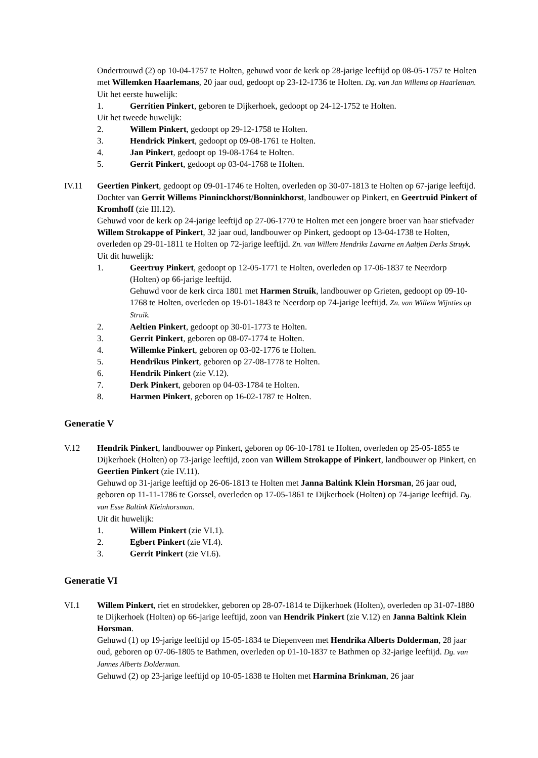Ondertrouwd (2) op 10-04-1757 te Holten, gehuwd voor de kerk op 28-jarige leeftijd op 08-05-1757 te Holten met Willemken Haarlemans, 20 jaar oud, gedoopt op 23-12-1736 te Holten. Dg. van Jan Willems op Haarleman.
Uit het eerste huwelijk:
1. Gerritien Pinkert, geboren te Dijkerhoek, gedoopt op 24-12-1752 te Holten.
Uit het tweede huwelijk:
2. Willem Pinkert, gedoopt op 29-12-1758 te Holten.
3. Hendrick Pinkert, gedoopt op 09-08-1761 te Holten.
4. Jan Pinkert, gedoopt op 19-08-1764 te Holten.
5. Gerrit Pinkert, gedoopt op 03-04-1768 te Holten.
IV.11 Geertien Pinkert, gedoopt op 09-01-1746 te Holten, overleden op 30-07-1813 te Holten op 67-jarige leeftijd. Dochter van Gerrit Willems Pinninckhorst/Bonninkhorst, landbouwer op Pinkert, en Geertruid Pinkert of Kromhoff (zie III.12).
Gehuwd voor de kerk op 24-jarige leeftijd op 27-06-1770 te Holten met een jongere broer van haar stiefvader Willem Strokappe of Pinkert, 32 jaar oud, landbouwer op Pinkert, gedoopt op 13-04-1738 te Holten, overleden op 29-01-1811 te Holten op 72-jarige leeftijd. Zn. van Willem Hendriks Lavarne en Aaltjen Derks Struyk.
Uit dit huwelijk:
1. Geertruy Pinkert, gedoopt op 12-05-1771 te Holten, overleden op 17-06-1837 te Neerdorp (Holten) op 66-jarige leeftijd.
Gehuwd voor de kerk circa 1801 met Harmen Struik, landbouwer op Grieten, gedoopt op 09-10-1768 te Holten, overleden op 19-01-1843 te Neerdorp op 74-jarige leeftijd. Zn. van Willem Wijnties op Struik.
2. Aeltien Pinkert, gedoopt op 30-01-1773 te Holten.
3. Gerrit Pinkert, geboren op 08-07-1774 te Holten.
4. Willemke Pinkert, geboren op 03-02-1776 te Holten.
5. Hendrikus Pinkert, geboren op 27-08-1778 te Holten.
6. Hendrik Pinkert (zie V.12).
7. Derk Pinkert, geboren op 04-03-1784 te Holten.
8. Harmen Pinkert, geboren op 16-02-1787 te Holten.
Generatie V
V.12 Hendrik Pinkert, landbouwer op Pinkert, geboren op 06-10-1781 te Holten, overleden op 25-05-1855 te Dijkerhoek (Holten) op 73-jarige leeftijd, zoon van Willem Strokappe of Pinkert, landbouwer op Pinkert, en Geertien Pinkert (zie IV.11).
Gehuwd op 31-jarige leeftijd op 26-06-1813 te Holten met Janna Baltink Klein Horsman, 26 jaar oud, geboren op 11-11-1786 te Gorssel, overleden op 17-05-1861 te Dijkerhoek (Holten) op 74-jarige leeftijd. Dg. van Esse Baltink Kleinhorsman.
Uit dit huwelijk:
1. Willem Pinkert (zie VI.1).
2. Egbert Pinkert (zie VI.4).
3. Gerrit Pinkert (zie VI.6).
Generatie VI
VI.1 Willem Pinkert, riet en strodekker, geboren op 28-07-1814 te Dijkerhoek (Holten), overleden op 31-07-1880 te Dijkerhoek (Holten) op 66-jarige leeftijd, zoon van Hendrik Pinkert (zie V.12) en Janna Baltink Klein Horsman.
Gehuwd (1) op 19-jarige leeftijd op 15-05-1834 te Diepenveen met Hendrika Alberts Dolderman, 28 jaar oud, geboren op 07-06-1805 te Bathmen, overleden op 01-10-1837 te Bathmen op 32-jarige leeftijd. Dg. van Jannes Alberts Dolderman.
Gehuwd (2) op 23-jarige leeftijd op 10-05-1838 te Holten met Harmina Brinkman, 26 jaar